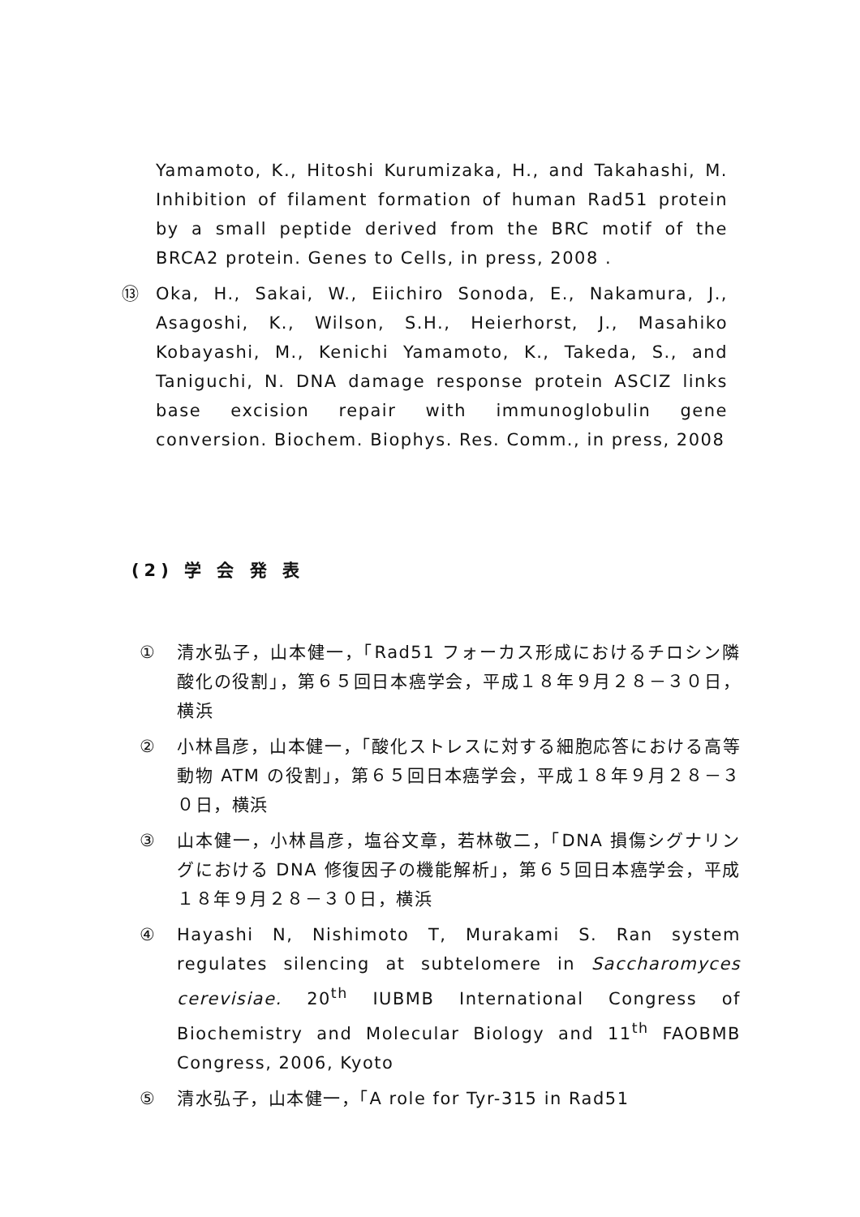Yamamoto, K., Hitoshi Kurumizaka, H., and Takahashi, M. Inhibition of filament formation of human Rad51 protein by a small peptide derived from the BRC motif of the BRCA2 protein. Genes to Cells, in press, 2008 .
⑬ Oka, H., Sakai, W., Eiichiro Sonoda, E., Nakamura, J., Asagoshi, K., Wilson, S.H., Heierhorst, J., Masahiko Kobayashi, M., Kenichi Yamamoto, K., Takeda, S., and Taniguchi, N. DNA damage response protein ASCIZ links base excision repair with immunoglobulin gene conversion. Biochem. Biophys. Res. Comm., in press, 2008
(2) 学 会 発 表
① 清水弘子，山本健一，「Rad51 フォーカス形成におけるチロシン隣酸化の役割」，第６５回日本癌学会，平成１８年９月２８－３０日，横浜
② 小林昌彦，山本健一，「酸化ストレスに対する細胞応答における高等動物 ATM の役割」，第６５回日本癌学会，平成１８年９月２８－３０日，横浜
③ 山本健一，小林昌彦，塩谷文章，若林敬二，「DNA 損傷シグナリングにおける DNA 修復因子の機能解析」，第６５回日本癌学会，平成１８年９月２８－３０日，横浜
④ Hayashi N, Nishimoto T, Murakami S. Ran system regulates silencing at subtelomere in Saccharomyces cerevisiae. 20<sup>th</sup> IUBMB International Congress of Biochemistry and Molecular Biology and 11<sup>th</sup> FAOBMB Congress, 2006, Kyoto
⑤ 清水弘子，山本健一，「A role for Tyr-315 in Rad51